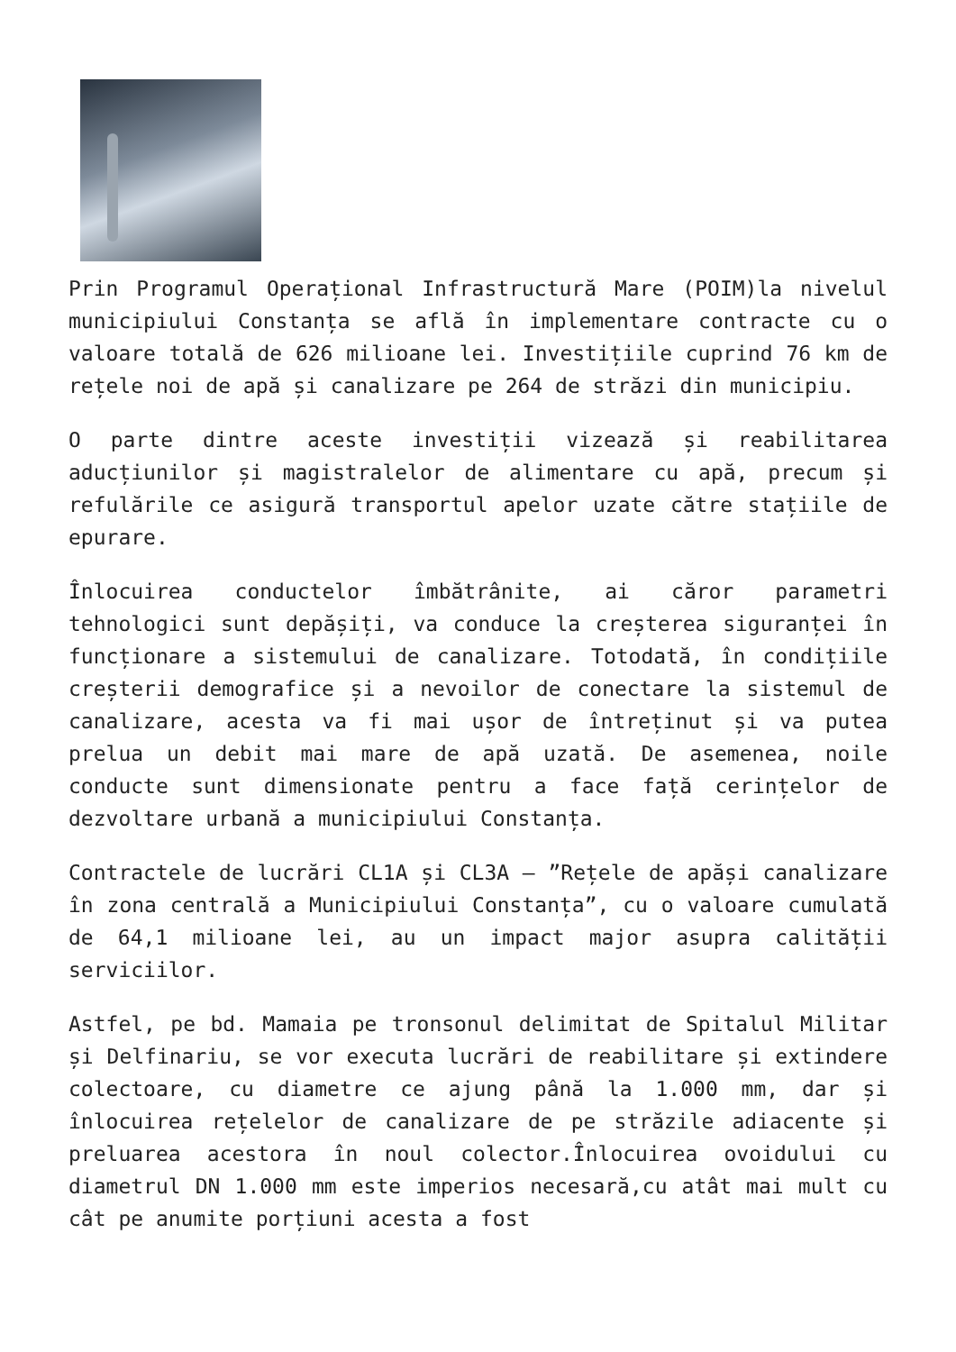Prin Programul Operațional Infrastructură Mare (POIM)la nivelul municipiului Constanța se află în implementare contracte cu o valoare totală de 626 milioane lei. Investițiile cuprind 76 km de rețele noi de apă și canalizare pe 264 de străzi din municipiu.
O parte dintre aceste investiții vizează și reabilitarea aducțiunilor și magistralelor de alimentare cu apă, precum și refulările ce asigură transportul apelor uzate către stațiile de epurare.
Înlocuirea conductelor îmbătrânite, ai căror parametri tehnologici sunt depășiți, va conduce la creșterea siguranței în funcționare a sistemului de canalizare. Totodată, în condițiile creșterii demografice și a nevoilor de conectare la sistemul de canalizare, acesta va fi mai ușor de întreținut și va putea prelua un debit mai mare de apă uzată. De asemenea, noile conducte sunt dimensionate pentru a face față cerințelor de dezvoltare urbană a municipiului Constanța.
Contractele de lucrări CL1A și CL3A – ”Rețele de apăși canalizare în zona centrală a Municipiului Constanța”, cu o valoare cumulată de 64,1 milioane lei, au un impact major asupra calității serviciilor.
Astfel, pe bd. Mamaia pe tronsonul delimitat de Spitalul Militar și Delfinariu, se vor executa lucrări de reabilitare și extindere colectoare, cu diametre ce ajung până la 1.000 mm, dar și înlocuirea rețelelor de canalizare de pe străzile adiacente și preluarea acestora în noul colector.Înlocuirea ovoidului cu diametrul DN 1.000 mm este imperios necesară,cu atât mai mult cu cât pe anumite porțiuni acesta a fost